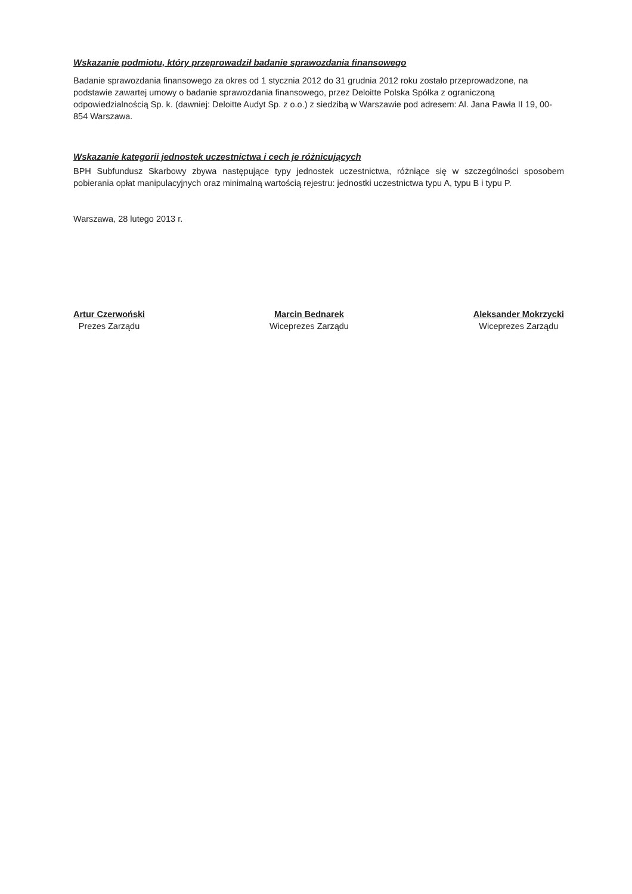Wskazanie podmiotu, który przeprowadził badanie sprawozdania finansowego
Badanie sprawozdania finansowego za okres od 1 stycznia 2012 do 31 grudnia 2012 roku zostało przeprowadzone, na podstawie zawartej umowy o badanie sprawozdania finansowego, przez Deloitte Polska Spółka z ograniczoną odpowiedzialnością Sp. k. (dawniej: Deloitte Audyt Sp. z o.o.) z siedzibą w Warszawie pod adresem: Al. Jana Pawła II 19, 00-854 Warszawa.
Wskazanie kategorii jednostek uczestnictwa i cech je różnicujących
BPH Subfundusz Skarbowy zbywa następujące typy jednostek uczestnictwa, różniące się w szczególności sposobem pobierania opłat manipulacyjnych oraz minimalną wartością rejestru: jednostki uczestnictwa typu A, typu B i typu P.
Warszawa, 28 lutego 2013 r.
Artur Czerwoński
Prezes Zarządu
Marcin Bednarek
Wiceprezes Zarządu
Aleksander Mokrzycki
Wiceprezes Zarządu